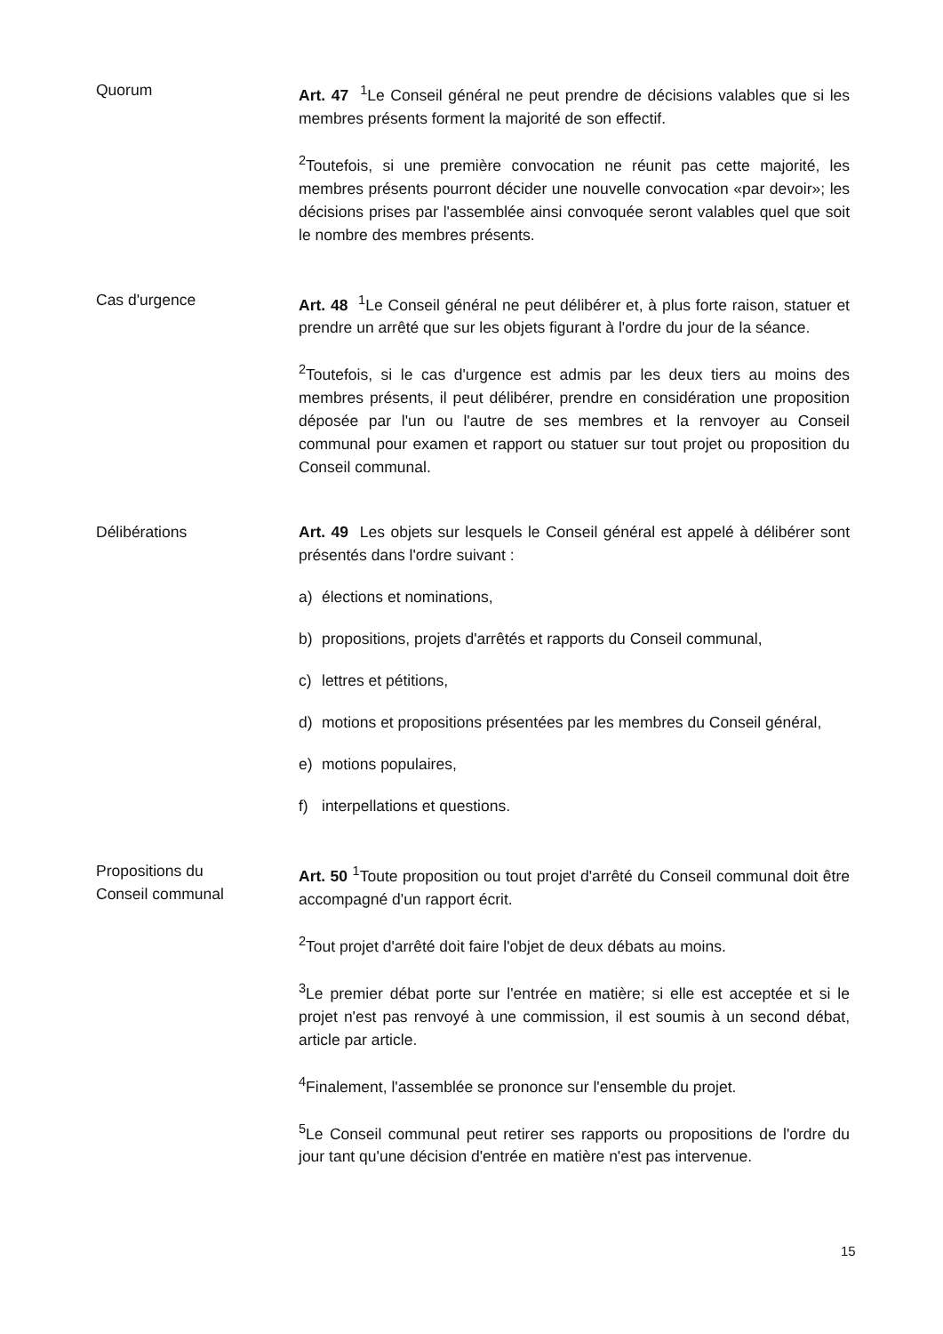Quorum Art. 47 <sup>1</sup>Le Conseil général ne peut prendre de décisions valables que si les membres présents forment la majorité de son effectif.
<sup>2</sup> Toutefois, si une première convocation ne réunit pas cette majorité, les membres présents pourront décider une nouvelle convocation «par devoir»; les décisions prises par l'assemblée ainsi convoquée seront valables quel que soit le nombre des membres présents.
Cas d'urgence Art. 48 <sup>1</sup>Le Conseil général ne peut délibérer et, à plus forte raison, statuer et prendre un arrêté que sur les objets figurant à l'ordre du jour de la séance.
<sup>2</sup> Toutefois, si le cas d'urgence est admis par les deux tiers au moins des membres présents, il peut délibérer, prendre en considération une proposition déposée par l'un ou l'autre de ses membres et la renvoyer au Conseil communal pour examen et rapport ou statuer sur tout projet ou proposition du Conseil communal.
Délibérations Art. 49 Les objets sur lesquels le Conseil général est appelé à délibérer sont présentés dans l'ordre suivant :
a) élections et nominations,
b) propositions, projets d'arrêtés et rapports du Conseil communal,
c) lettres et pétitions,
d) motions et propositions présentées par les membres du Conseil général,
e) motions populaires,
f) interpellations et questions.
Propositions du
Conseil communal
Art. 50 <sup>1</sup>Toute proposition ou tout projet d'arrêté du Conseil communal doit être accompagné d'un rapport écrit.
<sup>2</sup> Tout projet d'arrêté doit faire l'objet de deux débats au moins.
<sup>3</sup> Le premier débat porte sur l'entrée en matière; si elle est acceptée et si le projet n'est pas renvoyé à une commission, il est soumis à un second débat, article par article.
<sup>4</sup> Finalement, l'assemblée se prononce sur l'ensemble du projet.
<sup>5</sup> Le Conseil communal peut retirer ses rapports ou propositions de l'ordre du jour tant qu'une décision d'entrée en matière n'est pas intervenue.
15